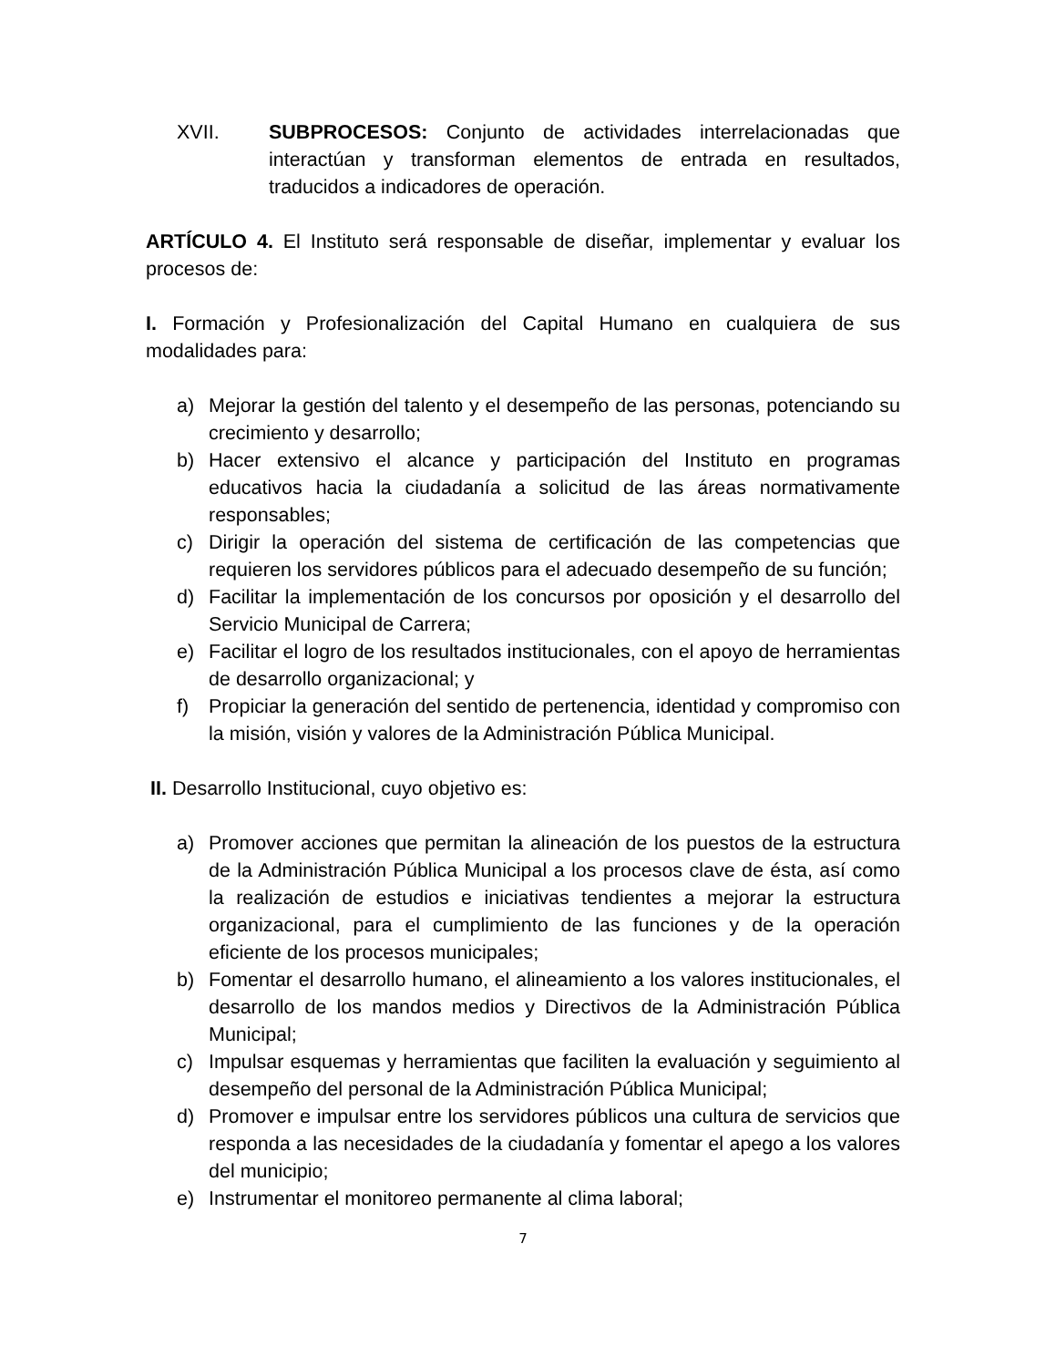XVII. SUBPROCESOS: Conjunto de actividades interrelacionadas que interactúan y transforman elementos de entrada en resultados, traducidos a indicadores de operación.
ARTÍCULO 4. El Instituto será responsable de diseñar, implementar y evaluar los procesos de:
I. Formación y Profesionalización del Capital Humano en cualquiera de sus modalidades para:
a) Mejorar la gestión del talento y el desempeño de las personas, potenciando su crecimiento y desarrollo;
b) Hacer extensivo el alcance y participación del Instituto en programas educativos hacia la ciudadanía a solicitud de las áreas normativamente responsables;
c) Dirigir la operación del sistema de certificación de las competencias que requieren los servidores públicos para el adecuado desempeño de su función;
d) Facilitar la implementación de los concursos por oposición y el desarrollo del Servicio Municipal de Carrera;
e) Facilitar el logro de los resultados institucionales, con el apoyo de herramientas de desarrollo organizacional; y
f) Propiciar la generación del sentido de pertenencia, identidad y compromiso con la misión, visión y valores de la Administración Pública Municipal.
II. Desarrollo Institucional, cuyo objetivo es:
a) Promover acciones que permitan la alineación de los puestos de la estructura de la Administración Pública Municipal a los procesos clave de ésta, así como la realización de estudios e iniciativas tendientes a mejorar la estructura organizacional, para el cumplimiento de las funciones y de la operación eficiente de los procesos municipales;
b) Fomentar el desarrollo humano, el alineamiento a los valores institucionales, el desarrollo de los mandos medios y Directivos de la Administración Pública Municipal;
c) Impulsar esquemas y herramientas que faciliten la evaluación y seguimiento al desempeño del personal de la Administración Pública Municipal;
d) Promover e impulsar entre los servidores públicos una cultura de servicios que responda a las necesidades de la ciudadanía y fomentar el apego a los valores del municipio;
e) Instrumentar el monitoreo permanente al clima laboral;
7